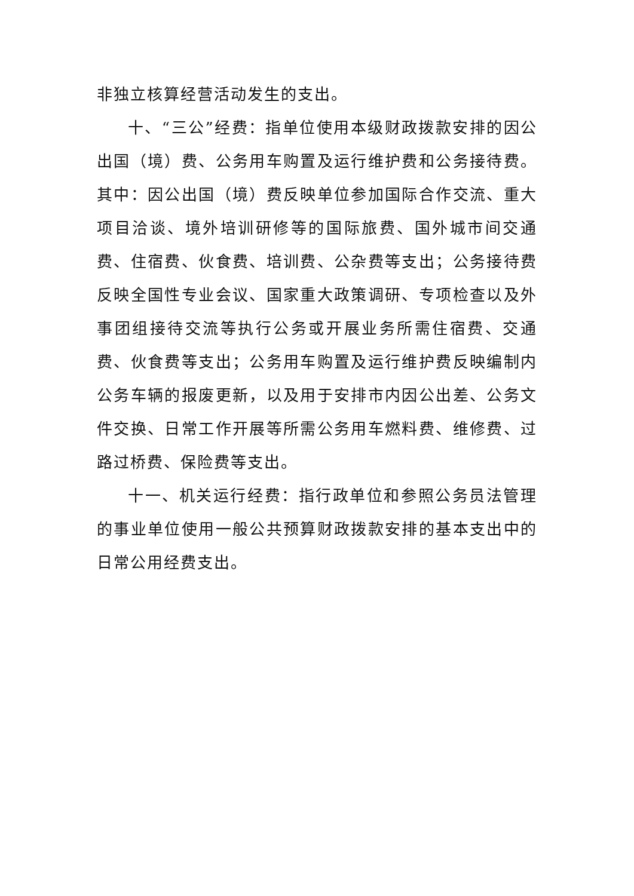非独立核算经营活动发生的支出。
十、“三公”经费：指单位使用本级财政拨款安排的因公出国（境）费、公务用车购置及运行维护费和公务接待费。其中：因公出国（境）费反映单位参加国际合作交流、重大项目洽谈、境外培训研修等的国际旅费、国外城市间交通费、住宿费、伙食费、培训费、公杂费等支出；公务接待费反映全国性专业会议、国家重大政策调研、专项检查以及外事团组接待交流等执行公务或开展业务所需住宿费、交通费、伙食费等支出；公务用车购置及运行维护费反映编制内公务车辆的报废更新，以及用于安排市内因公出差、公务文件交换、日常工作开展等所需公务用车燃料费、维修费、过路过桥费、保险费等支出。
十一、机关运行经费：指行政单位和参照公务员法管理的事业单位使用一般公共预算财政拨款安排的基本支出中的日常公用经费支出。